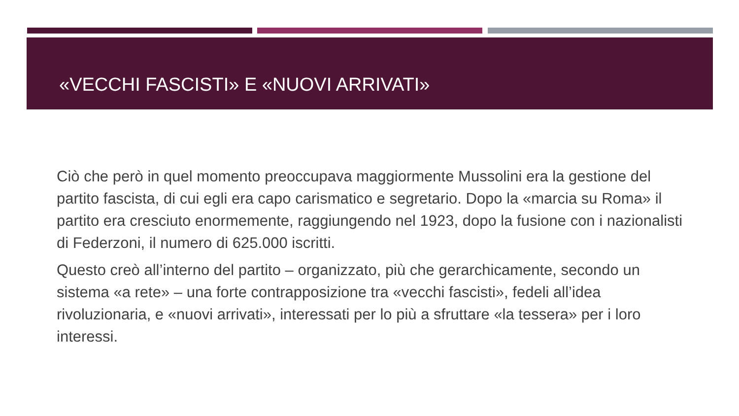«VECCHI FASCISTI» E «NUOVI ARRIVATI»
Ciò che però in quel momento preoccupava maggiormente Mussolini era la gestione del partito fascista, di cui egli era capo carismatico e segretario. Dopo la «marcia su Roma» il partito era cresciuto enormemente, raggiungendo nel 1923, dopo la fusione con i nazionalisti di Federzoni, il numero di 625.000 iscritti.
Questo creò all’interno del partito – organizzato, più che gerarchicamente, secondo un sistema «a rete» – una forte contrapposizione tra «vecchi fascisti», fedeli all’idea rivoluzionaria, e «nuovi arrivati», interessati per lo più a sfruttare «la tessera» per i loro interessi.